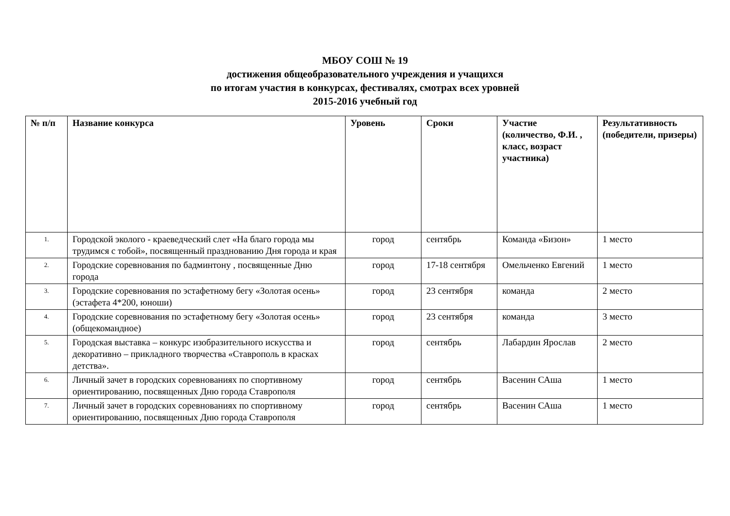МБОУ СОШ № 19
достижения общеобразовательного учреждения и учащихся
по итогам участия в конкурсах, фестивалях, смотрах всех уровней
2015-2016 учебный год
| № п/п | Название конкурса | Уровень | Сроки | Участие (количество, Ф.И. , класс, возраст участника) | Результативность (победители, призеры) |
| --- | --- | --- | --- | --- | --- |
| 1. | Городской эколого - краеведческий слет «На благо города мы трудимся с тобой», посвященный празднованию Дня города и края | город | сентябрь | Команда «Бизон» | 1 место |
| 2. | Городские соревнования по бадминтону , посвященные Дню города | город | 17-18 сентября | Омельченко Евгений | 1 место |
| 3. | Городские соревнования по эстафетному бегу «Золотая осень» (эстафета 4*200, юноши) | город | 23 сентября | команда | 2 место |
| 4. | Городские соревнования по эстафетному бегу «Золотая осень» (общекомандное) | город | 23 сентября | команда | 3 место |
| 5. | Городская выставка – конкурс изобразительного искусства и декоративно – прикладного творчества «Ставрополь в красках детства». | город | сентябрь | Лабардин Ярослав | 2 место |
| 6. | Личный зачет в городских соревнованиях по спортивному ориентированию, посвященных Дню города Ставрополя | город | сентябрь | Васенин САша | 1 место |
| 7. | Личный зачет в городских соревнованиях по спортивному ориентированию, посвященных Дню города Ставрополя | город | сентябрь | Васенин САша | 1 место |